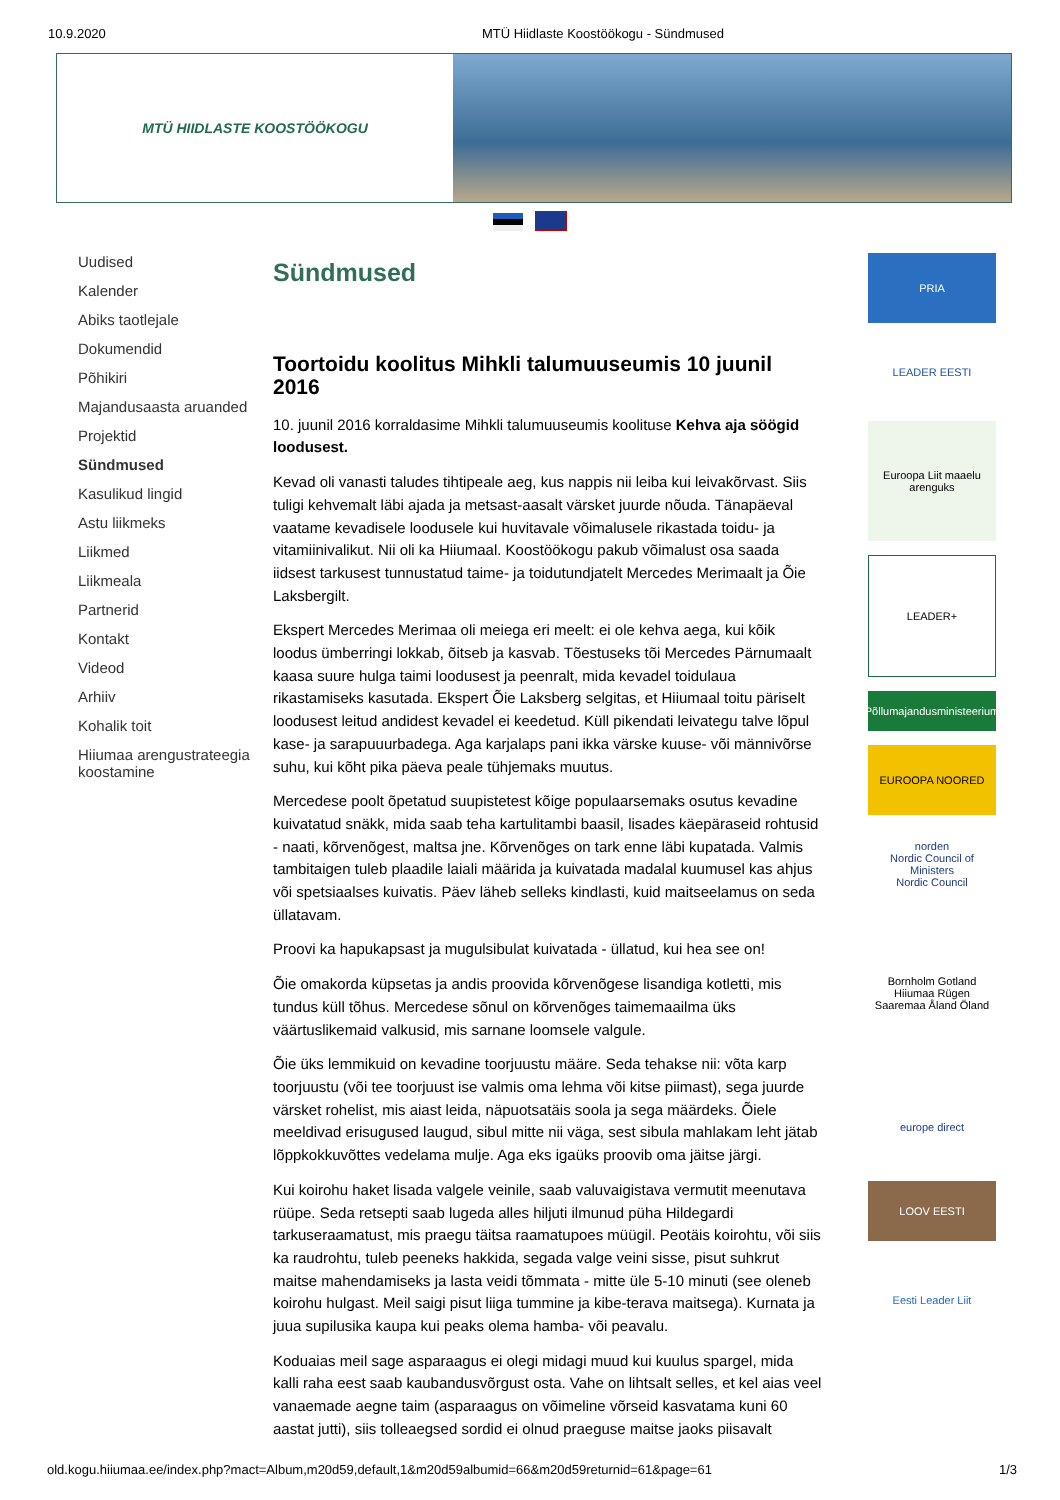10.9.2020 MTÜ Hiidlaste Koostöökogu - Sündmused
MTÜ HIIDLASTE KOOSTÖÖKOGU
Uudised
Kalender
Abiks taotlejale
Dokumendid
Põhikiri
Majandusaasta aruanded
Projektid
Sündmused
Kasulikud lingid
Astu liikmeks
Liikmed
Liikmeala
Partnerid
Kontakt
Videod
Arhiiv
Kohalik toit
Hiiumaa arengustrateegia koostamine
Sündmused
Toortoidu koolitus Mihkli talumuuseumis 10 juunil 2016
10. juunil 2016 korraldasime Mihkli talumuuseumis koolituse Kehva aja söögid loodusest.
Kevad oli vanasti taludes tihtipeale aeg, kus nappis nii leiba kui leivakõrvast. Siis tuligi kehvemalt läbi ajada ja metsast-aasalt värsket juurde nõuda. Tänapäeval vaatame kevadisele loodusele kui huvitavale võimalusele rikastada toidu- ja vitamiinivalikut. Nii oli ka Hiiumaal. Koostöökogu pakub võimalust osa saada iidsest tarkusest tunnustatud taime- ja toidutundjatelt Mercedes Merimaalt ja Õie Laksbergilt.
Ekspert Mercedes Merimaa oli meiega eri meelt: ei ole kehva aega, kui kõik loodus ümberringi lokkab, õitseb ja kasvab. Tõestuseks tõi Mercedes Pärnumaalt kaasa suure hulga taimi loodusest ja peenralt, mida kevadel toidulaua rikastamiseks kasutada. Ekspert Õie Laksberg selgitas, et Hiiumaal toitu päriselt loodusest leitud andidest kevadel ei keedetud. Küll pikendati leivategu talve lõpul kase- ja sarapuuurbadega. Aga karjalaps pani ikka värske kuuse- või männivõrse suhu, kui kõht pika päeva peale tühjemaks muutus.
Mercedese poolt õpetatud suupistetest kõige populaarsemaks osutus kevadine kuivatatud snäkk, mida saab teha kartulitambi baasil, lisades käepäraseid rohtusid - naati, kõrvenõgest, maltsa jne. Kõrvenõges on tark enne läbi kupatada. Valmis tambitaigen tuleb plaadile laiali määrida ja kuivatada madalal kuumusel kas ahjus või spetsiaalses kuivatis. Päev läheb selleks kindlasti, kuid maitseelamus on seda üllatavam.
Proovi ka hapukapsast ja mugulsibulat kuivatada - üllatud, kui hea see on!
Õie omakorda küpsetas ja andis proovida kõrvenõgese lisandiga kotletti, mis tundus küll tõhus. Mercedese sõnul on kõrvenõges taimemaailma üks väärtuslikemaid valkusid, mis sarnane loomsele valgule.
Õie üks lemmikuid on kevadine toorjuustu määre. Seda tehakse nii: võta karp toorjuustu (või tee toorjuust ise valmis oma lehma või kitse piimast), sega juurde värsket rohelist, mis aiast leida, näpuotsatäis soola ja sega määrdeks. Õiele meeldivad erisugused laugud, sibul mitte nii väga, sest sibula mahlakam leht jätab lõppkokkuvõttes vedelama mulje. Aga eks igaüks proovib oma jäitse järgi.
Kui koirohu haket lisada valgele veinile, saab valuvaigistava vermutit meenutava rüüpe. Seda retsepti saab lugeda alles hiljuti ilmunud püha Hildegardi tarkuseraamatust, mis praegu täitsa raamatupoes müügil. Peotäis koirohtu, või siis ka raudrohtu, tuleb peeneks hakkida, segada valge veini sisse, pisut suhkrut maitse mahendamiseks ja lasta veidi tõmmata - mitte üle 5-10 minuti (see oleneb koirohu hulgast. Meil saigi pisut liiga tummine ja kibe-terava maitsega). Kurnata ja juua supilusika kaupa kui peaks olema hamba- või peavalu.
Koduaias meil sage asparaagus ei olegi midagi muud kui kuulus spargel, mida kalli raha eest saab kaubandusvõrgust osta. Vahe on lihtsalt selles, et kel aias veel vanaemade aegne taim (asparaagus on võimeline võrseid kasvatama kuni 60 aastat jutti), siis tolleaegsed sordid ei olnud praeguse maitse jaoks piisavalt
PRIA
LEADER EESTI
Euroopa Liit maaelu arenguks
LEADER+
Põllumajandusministeerium
EUROOPA NOORED
norden
Nordic Council of Ministers
Nordic Council
Bornholm Gotland Hiiumaa Rügen Saaremaa Åland Öland
europe direct
LOOV EESTI
Eesti Leader Liit
old.kogu.hiiumaa.ee/index.php?mact=Album,m20d59,default,1&m20d59albumid=66&m20d59returnid=61&page=61 1/3